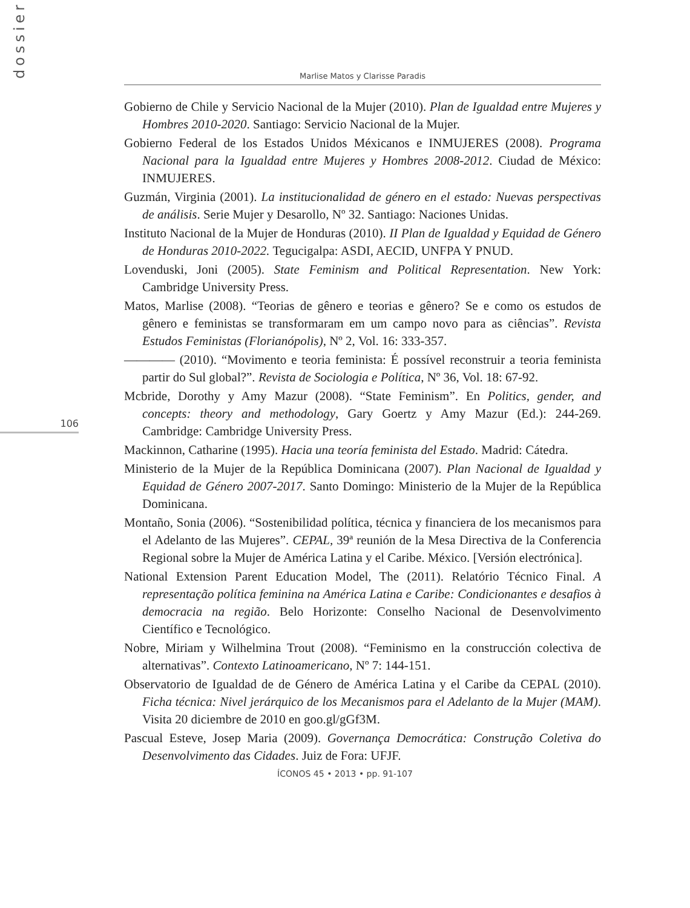dossier
Marlise Matos y Clarisse Paradis
106
Gobierno de Chile y Servicio Nacional de la Mujer (2010). Plan de Igualdad entre Mujeres y Hombres 2010-2020. Santiago: Servicio Nacional de la Mujer.
Gobierno Federal de los Estados Unidos Méxicanos e INMUJERES (2008). Programa Nacional para la Igualdad entre Mujeres y Hombres 2008-2012. Ciudad de México: INMUJERES.
Guzmán, Virginia (2001). La institucionalidad de género en el estado: Nuevas perspectivas de análisis. Serie Mujer y Desarollo, Nº 32. Santiago: Naciones Unidas.
Instituto Nacional de la Mujer de Honduras (2010). II Plan de Igualdad y Equidad de Género de Honduras 2010-2022. Tegucigalpa: ASDI, AECID, UNFPA Y PNUD.
Lovenduski, Joni (2005). State Feminism and Political Representation. New York: Cambridge University Press.
Matos, Marlise (2008). “Teorias de gênero e teorias e gênero? Se e como os estudos de gênero e feministas se transformaram em um campo novo para as ciências”. Revista Estudos Feministas (Florianópolis), Nº 2, Vol. 16: 333-357.
———— (2010). “Movimento e teoria feminista: É possível reconstruir a teoria feminista partir do Sul global?”. Revista de Sociologia e Política, Nº 36, Vol. 18: 67-92.
Mcbride, Dorothy y Amy Mazur (2008). “State Feminism”. En Politics, gender, and concepts: theory and methodology, Gary Goertz y Amy Mazur (Ed.): 244-269. Cambridge: Cambridge University Press.
Mackinnon, Catharine (1995). Hacia una teoría feminista del Estado. Madrid: Cátedra.
Ministerio de la Mujer de la República Dominicana (2007). Plan Nacional de Igualdad y Equidad de Género 2007-2017. Santo Domingo: Ministerio de la Mujer de la República Dominicana.
Montaño, Sonia (2006). “Sostenibilidad política, técnica y financiera de los mecanismos para el Adelanto de las Mujeres”. CEPAL, 39ª reunión de la Mesa Directiva de la Conferencia Regional sobre la Mujer de América Latina y el Caribe. México. [Versión electrónica].
National Extension Parent Education Model, The (2011). Relatório Técnico Final. A representação política feminina na América Latina e Caribe: Condicionantes e desafios à democracia na região. Belo Horizonte: Conselho Nacional de Desenvolvimento Científico e Tecnológico.
Nobre, Miriam y Wilhelmina Trout (2008). “Feminismo en la construcción colectiva de alternativas”. Contexto Latinoamericano, Nº 7: 144-151.
Observatorio de Igualdad de de Género de América Latina y el Caribe da CEPAL (2010). Ficha técnica: Nivel jerárquico de los Mecanismos para el Adelanto de la Mujer (MAM). Visita 20 diciembre de 2010 en goo.gl/gGf3M.
Pascual Esteve, Josep Maria (2009). Governança Democrática: Construção Coletiva do Desenvolvimento das Cidades. Juiz de Fora: UFJF.
ÍCONOS 45 • 2013 • pp. 91-107